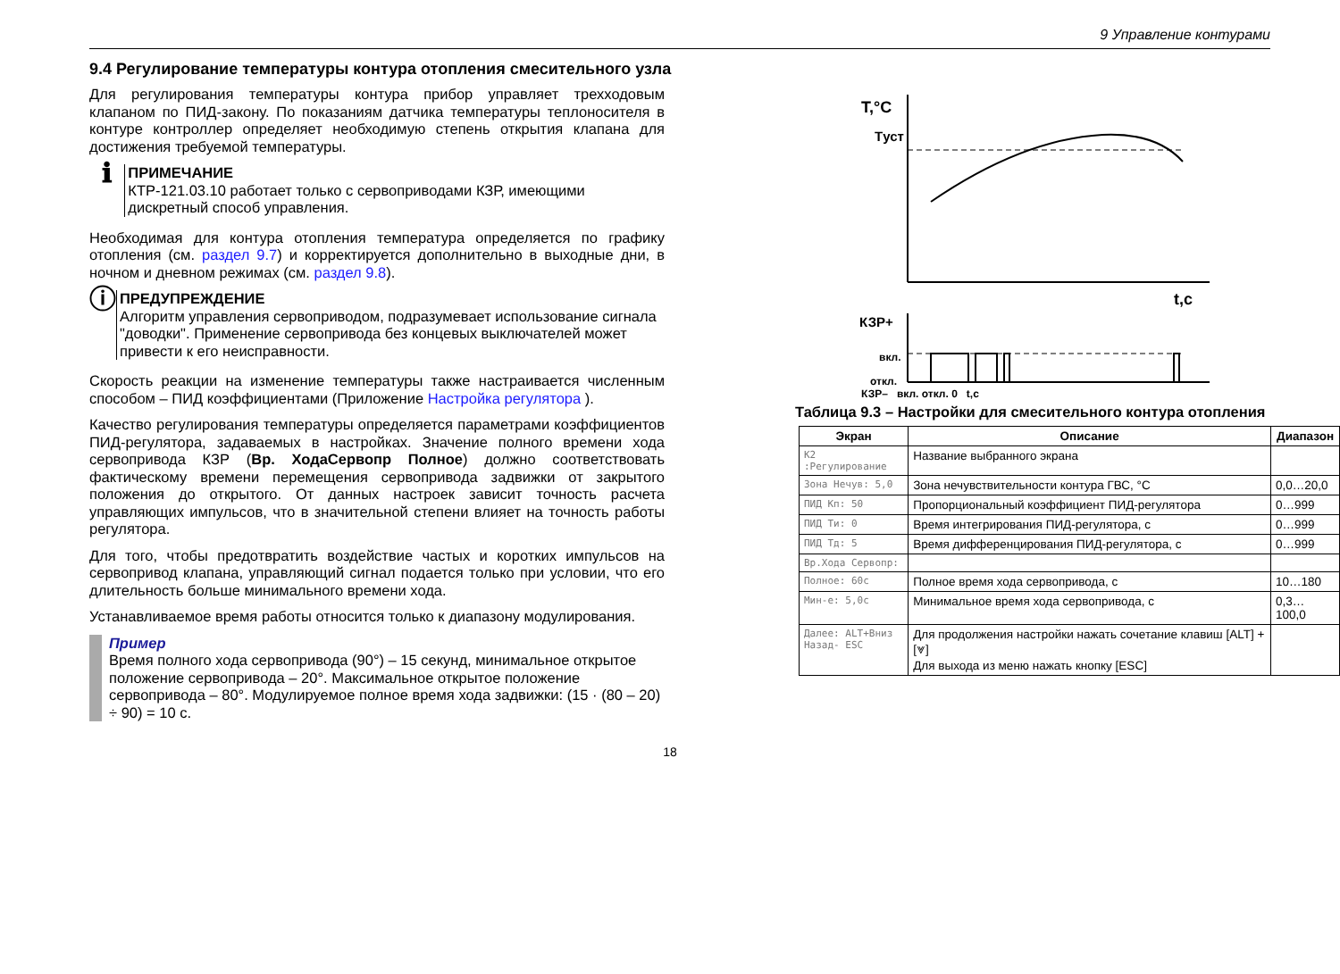9 Управление контурами
9.4 Регулирование температуры контура отопления смесительного узла
Для регулирования температуры контура прибор управляет трехходовым клапаном по ПИД-закону. По показаниям датчика температуры теплоносителя в контуре контроллер определяет необходимую степень открытия клапана для достижения требуемой температуры.
ℹ
ПРИМЕЧАНИЕ
КТР-121.03.10 работает только с сервоприводами КЗР, имеющими дискретный способ управления.
Необходимая для контура отопления температура определяется по графику отопления (см. раздел 9.7) и корректируется дополнительно в выходные дни, в ночном и дневном режимах (см. раздел 9.8).
ⓘ
ПРЕДУПРЕЖДЕНИЕ
Алгоритм управления сервоприводом, подразумевает использование сигнала "доводки". Применение сервопривода без концевых выключателей может привести к его неисправности.
Скорость реакции на изменение температуры также настраивается численным способом – ПИД коэффициентами (Приложение Настройка регулятора ).
Качество регулирования температуры определяется параметрами коэффициентов ПИД-регулятора, задаваемых в настройках. Значение полного времени хода сервопривода КЗР (Вр. ХодаСервопр Полное) должно соответствовать фактическому времени перемещения сервопривода задвижки от закрытого положения до открытого. От данных настроек зависит точность расчета управляющих импульсов, что в значительной степени влияет на точность работы регулятора.
Для того, чтобы предотвратить воздействие частых и коротких импульсов на сервопривод клапана, управляющий сигнал подается только при условии, что его длительность больше минимального времени хода.
Устанавливаемое время работы относится только к диапазону модулирования.
Пример
Время полного хода сервопривода (90°) – 15 секунд, минимальное открытое положение сервопривода – 20°. Максимальное открытое положение сервопривода – 80°. Модулируемое полное время хода задвижки: (15 · (80 – 20) ÷ 90) = 10 с.
T,°C
Tуст
t,c
КЗР+
вкл.
откл.
КЗР– вкл. откл. 0 t,c
Таблица 9.3 – Настройки для смесительного контура отопления
| Экран | Описание | Диапазон |
| --- | --- | --- |
| К2 :Регулирование | Название выбранного экрана | |
| Зона Нечув: 5,0 | Зона нечувствительности контура ГВС, °С | 0,0…20,0 |
| ПИД Кп: 50 | Пропорциональный коэффициент ПИД-регулятора | 0…999 |
| ПИД Ти: 0 | Время интегрирования ПИД-регулятора, с | 0…999 |
| ПИД Тд: 5 | Время дифференцирования ПИД-регулятора, с | 0…999 |
| Вр.Хода Сервопр: | | |
| Полное: 60с | Полное время хода сервопривода, с | 10…180 |
| Мин-е: 5,0с | Минимальное время хода сервопривода, с | 0,3…100,0 |
| Далее: ALT+Вниз Назад- ESC | Для продолжения настройки нажать сочетание клавиш [ALT] + [⩔] Для выхода из меню нажать кнопку [ESC] | |
18